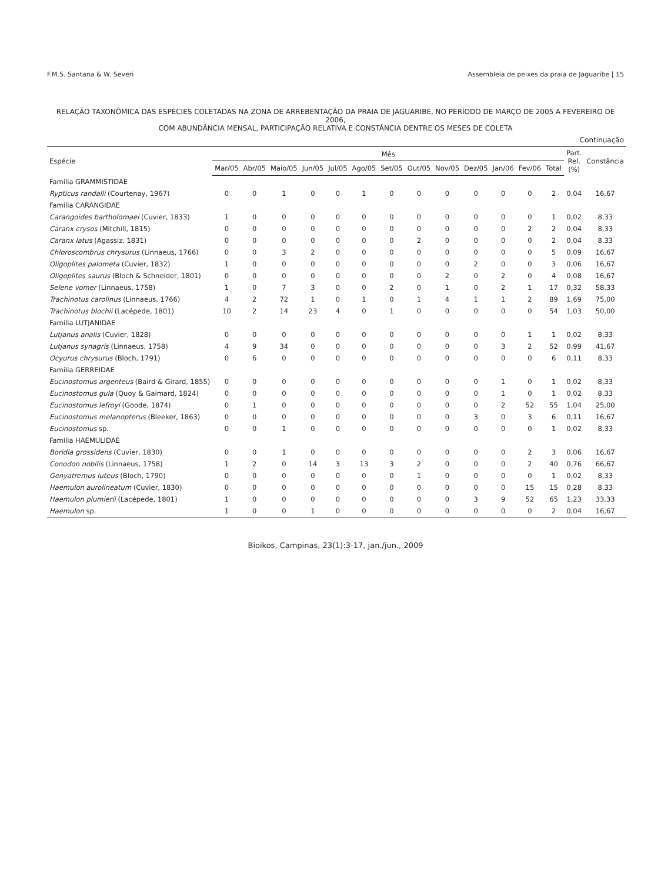F.M.S. Santana & W. Severi Assembleia de peixes da praia de Jaguaribe | 15
RELAÇÃO TAXONÔMICA DAS ESPÉCIES COLETADAS NA ZONA DE ARREBENTAÇÃO DA PRAIA DE JAGUARIBE, NO PERÍODO DE MARÇO DE 2005 A FEVEREIRO DE 2006,
COM ABUNDÂNCIA MENSAL, PARTICIPAÇÃO RELATIVA E CONSTÂNCIA DENTRE OS MESES DE COLETA
Continuação
| Espécie | Mês | | | | | | | | | | | | | Part. Rel. (%) | Constância |
| --- | --- | --- | --- | --- | --- | --- | --- | --- | --- | --- | --- | --- | --- | --- | --- |
| | Mar/05 | Abr/05 | Maio/05 | Jun/05 | Jul/05 | Ago/05 | Set/05 | Out/05 | Nov/05 | Dez/05 | Jan/06 | Fev/06 | Total | | |
| Família GRAMMISTIDAE | | | | | | | | | | | | | | | |
| Rypticus randalli (Courtenay, 1967) | 0 | 0 | 1 | 0 | 0 | 1 | 0 | 0 | 0 | 0 | 0 | 0 | 2 | 0,04 | 16,67 |
| Família CARANGIDAE | | | | | | | | | | | | | | | |
| Carangoides bartholomaei (Cuvier, 1833) | 1 | 0 | 0 | 0 | 0 | 0 | 0 | 0 | 0 | 0 | 0 | 0 | 1 | 0,02 | 8,33 |
| Caranx crysos (Mitchill, 1815) | 0 | 0 | 0 | 0 | 0 | 0 | 0 | 0 | 0 | 0 | 0 | 2 | 2 | 0,04 | 8,33 |
| Caranx latus (Agassiz, 1831) | 0 | 0 | 0 | 0 | 0 | 0 | 0 | 2 | 0 | 0 | 0 | 0 | 2 | 0,04 | 8,33 |
| Chloroscombrus chrysurus (Linnaeus, 1766) | 0 | 0 | 3 | 2 | 0 | 0 | 0 | 0 | 0 | 0 | 0 | 0 | 5 | 0,09 | 16,67 |
| Oligoplites palometa (Cuvier, 1832) | 1 | 0 | 0 | 0 | 0 | 0 | 0 | 0 | 0 | 2 | 0 | 0 | 3 | 0,06 | 16,67 |
| Oligoplites saurus (Bloch & Schneider, 1801) | 0 | 0 | 0 | 0 | 0 | 0 | 0 | 0 | 2 | 0 | 2 | 0 | 4 | 0,08 | 16,67 |
| Selene vomer (Linnaeus, 1758) | 1 | 0 | 7 | 3 | 0 | 0 | 2 | 0 | 1 | 0 | 2 | 1 | 17 | 0,32 | 58,33 |
| Trachinotus carolinus (Linnaeus, 1766) | 4 | 2 | 72 | 1 | 0 | 1 | 0 | 1 | 4 | 1 | 1 | 2 | 89 | 1,69 | 75,00 |
| Trachinotus blochii (Lacépede, 1801) | 10 | 2 | 14 | 23 | 4 | 0 | 1 | 0 | 0 | 0 | 0 | 0 | 54 | 1,03 | 50,00 |
| Família LUTJANIDAE | | | | | | | | | | | | | | | |
| Lutjanus analis (Cuvier, 1828) | 0 | 0 | 0 | 0 | 0 | 0 | 0 | 0 | 0 | 0 | 0 | 1 | 1 | 0,02 | 8,33 |
| Lutjanus synagris (Linnaeus, 1758) | 4 | 9 | 34 | 0 | 0 | 0 | 0 | 0 | 0 | 0 | 3 | 2 | 52 | 0,99 | 41,67 |
| Ocyurus chrysurus (Bloch, 1791) | 0 | 6 | 0 | 0 | 0 | 0 | 0 | 0 | 0 | 0 | 0 | 0 | 6 | 0,11 | 8,33 |
| Família GERREIDAE | | | | | | | | | | | | | | | |
| Eucinostomus argenteus (Baird & Girard, 1855) | 0 | 0 | 0 | 0 | 0 | 0 | 0 | 0 | 0 | 0 | 1 | 0 | 1 | 0,02 | 8,33 |
| Eucinostomus gula (Quoy & Gaimard, 1824) | 0 | 0 | 0 | 0 | 0 | 0 | 0 | 0 | 0 | 0 | 1 | 0 | 1 | 0,02 | 8,33 |
| Eucinostomus lefroyi (Goode, 1874) | 0 | 1 | 0 | 0 | 0 | 0 | 0 | 0 | 0 | 0 | 2 | 52 | 55 | 1,04 | 25,00 |
| Eucinostomus melanopterus (Bleeker, 1863) | 0 | 0 | 0 | 0 | 0 | 0 | 0 | 0 | 0 | 3 | 0 | 3 | 6 | 0,11 | 16,67 |
| Eucinostomus sp. | 0 | 0 | 1 | 0 | 0 | 0 | 0 | 0 | 0 | 0 | 0 | 0 | 1 | 0,02 | 8,33 |
| Família HAEMULIDAE | | | | | | | | | | | | | | | |
| Boridia grossidens (Cuvier, 1830) | 0 | 0 | 1 | 0 | 0 | 0 | 0 | 0 | 0 | 0 | 0 | 2 | 3 | 0,06 | 16,67 |
| Conodon nobilis (Linnaeus, 1758) | 1 | 2 | 0 | 14 | 3 | 13 | 3 | 2 | 0 | 0 | 0 | 2 | 40 | 0,76 | 66,67 |
| Genyatremus luteus (Bloch, 1790) | 0 | 0 | 0 | 0 | 0 | 0 | 0 | 1 | 0 | 0 | 0 | 0 | 1 | 0,02 | 8,33 |
| Haemulon aurolineatum (Cuvier, 1830) | 0 | 0 | 0 | 0 | 0 | 0 | 0 | 0 | 0 | 0 | 0 | 15 | 15 | 0,28 | 8,33 |
| Haemulon plumierii (Lacépede, 1801) | 1 | 0 | 0 | 0 | 0 | 0 | 0 | 0 | 0 | 3 | 9 | 52 | 65 | 1,23 | 33,33 |
| Haemulon sp. | 1 | 0 | 0 | 1 | 0 | 0 | 0 | 0 | 0 | 0 | 0 | 0 | 2 | 0,04 | 16,67 |
Bioikos, Campinas, 23(1):3-17, jan./jun., 2009